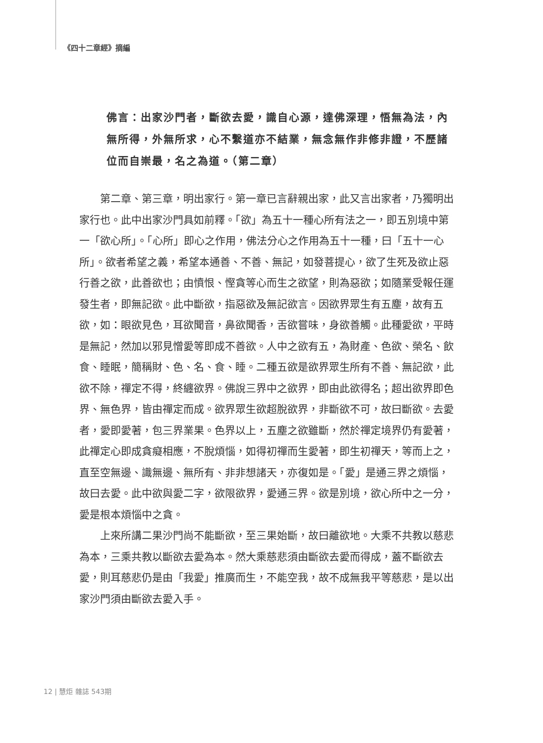《四十二章經》摘編
佛言：出家沙門者，斷欲去愛，識自心源，達佛深理，悟無為法，內無所得，外無所求，心不繫道亦不結業，無念無作非修非證，不歷諸位而自崇最，名之為道。（第二章）
第二章、第三章，明出家行。第一章已言辭親出家，此又言出家者，乃獨明出家行也。此中出家沙門具如前釋。「欲」為五十一種心所有法之一，即五別境中第一「欲心所」。「心所」即心之作用，佛法分心之作用為五十一種，曰「五十一心所」。欲者希望之義，希望本通善、不善、無記，如發菩提心，欲了生死及欲止惡行善之欲，此善欲也；由憤恨、慳貪等心而生之欲望，則為惡欲；如隨業受報任運發生者，即無記欲。此中斷欲，指惡欲及無記欲言。因欲界眾生有五塵，故有五欲，如：眼欲見色，耳欲聞音，鼻欲聞香，舌欲嘗味，身欲善觸。此種愛欲，平時是無記，然加以邪見憎愛等即成不善欲。人中之欲有五，為財產、色欲、榮名、飲食、睡眠，簡稱財、色、名、食、睡。二種五欲是欲界眾生所有不善、無記欲，此欲不除，禪定不得，終纏欲界。佛說三界中之欲界，即由此欲得名；超出欲界即色界、無色界，皆由禪定而成。欲界眾生欲超脫欲界，非斷欲不可，故曰斷欲。去愛者，愛即愛著，包三界業果。色界以上，五塵之欲雖斷，然於禪定境界仍有愛著，此禪定心即成貪癡相應，不脫煩惱，如得初禪而生愛著，即生初禪天，等而上之，直至空無邊、識無邊、無所有、非非想諸天，亦復如是。「愛」是通三界之煩惱，故曰去愛。此中欲與愛二字，欲限欲界，愛通三界。欲是別境，欲心所中之一分，愛是根本煩惱中之貪。
上來所講二果沙門尚不能斷欲，至三果始斷，故曰離欲地。大乘不共教以慈悲為本，三乘共教以斷欲去愛為本。然大乘慈悲須由斷欲去愛而得成，蓋不斷欲去愛，則耳慈悲仍是由「我愛」推廣而生，不能空我，故不成無我平等慈悲，是以出家沙門須由斷欲去愛入手。
12 | 慧炬 雜誌 543期